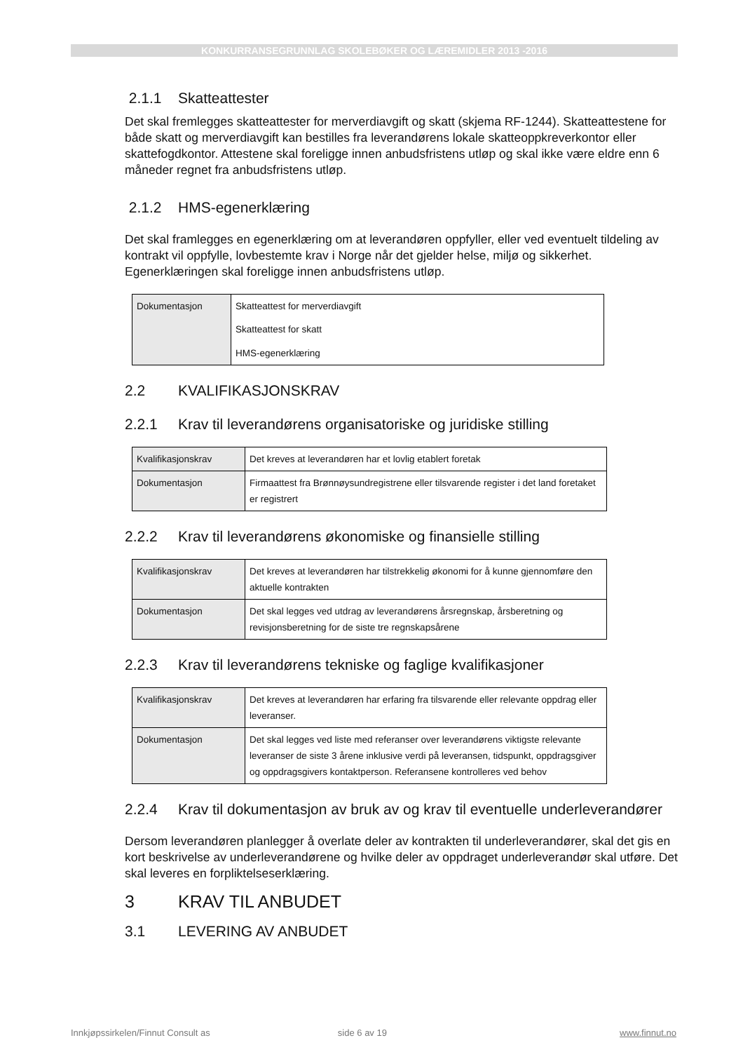KONKURRANSEGRUNNLAG SKOLEBØKER OG LÆREMIDLER 2013 -2016
2.1.1 Skatteattester
Det skal fremlegges skatteattester for merverdiavgift og skatt (skjema RF-1244). Skatteattestene for både skatt og merverdiavgift kan bestilles fra leverandørens lokale skatteoppkreverkontor eller skattefogdkontor. Attestene skal foreligge innen anbudsfristens utløp og skal ikke være eldre enn 6 måneder regnet fra anbudsfristens utløp.
2.1.2 HMS-egenerklæring
Det skal framlegges en egenerklæring om at leverandøren oppfyller, eller ved eventuelt tildeling av kontrakt vil oppfylle, lovbestemte krav i Norge når det gjelder helse, miljø og sikkerhet. Egenerklæringen skal foreligge innen anbudsfristens utløp.
| Dokumentasjon | Skatteattest for merverdiavgift Skatteattest for skatt HMS-egenerklæring |
2.2 KVALIFIKASJONSKRAV
2.2.1 Krav til leverandørens organisatoriske og juridiske stilling
| Kvalifikasjonskrav | Det kreves at leverandøren har et lovlig etablert foretak |
| Dokumentasjon | Firmaattest fra Brønnøysundregistrene eller tilsvarende register i det land foretaket er registrert |
2.2.2 Krav til leverandørens økonomiske og finansielle stilling
| Kvalifikasjonskrav | Det kreves at leverandøren har tilstrekkelig økonomi for å kunne gjennomføre den aktuelle kontrakten |
| Dokumentasjon | Det skal legges ved utdrag av leverandørens årsregnskap, årsberetning og revisjonsberetning for de siste tre regnskapsårene |
2.2.3 Krav til leverandørens tekniske og faglige kvalifikasjoner
| Kvalifikasjonskrav | Det kreves at leverandøren har erfaring fra tilsvarende eller relevante oppdrag eller leveranser. |
| Dokumentasjon | Det skal legges ved liste med referanser over leverandørens viktigste relevante leveranser de siste 3 årene inklusive verdi på leveransen, tidspunkt, oppdragsgiver og oppdragsgivers kontaktperson. Referansene kontrolleres ved behov |
2.2.4 Krav til dokumentasjon av bruk av og krav til eventuelle underleverandører
Dersom leverandøren planlegger å overlate deler av kontrakten til underleverandører, skal det gis en kort beskrivelse av underleverandørene og hvilke deler av oppdraget underleverandør skal utføre. Det skal leveres en forpliktelseserklæring.
3 KRAV TIL ANBUDET
3.1 LEVERING AV ANBUDET
Innkjøpssirkelen/Finnut Consult as side 6 av 19 www.finnut.no